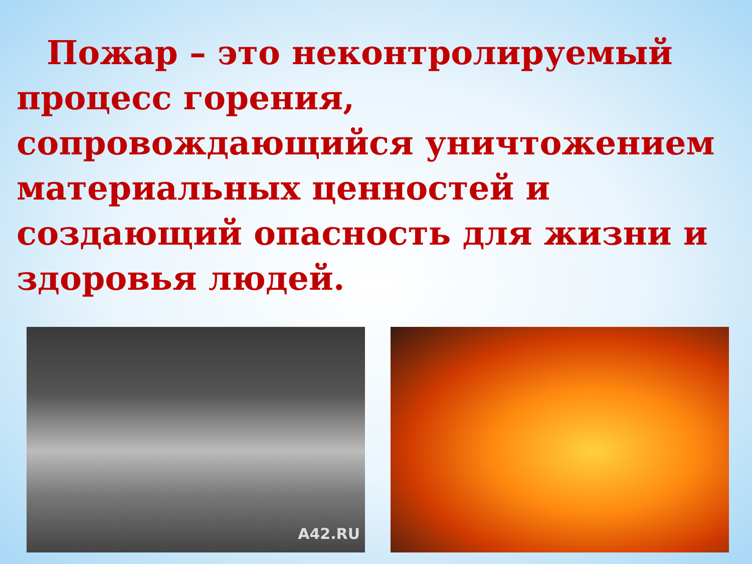Пожар – это неконтролируемый процесс горения, сопровождающийся уничтожением материальных ценностей и создающий опасность для жизни и здоровья людей.
A42.RU